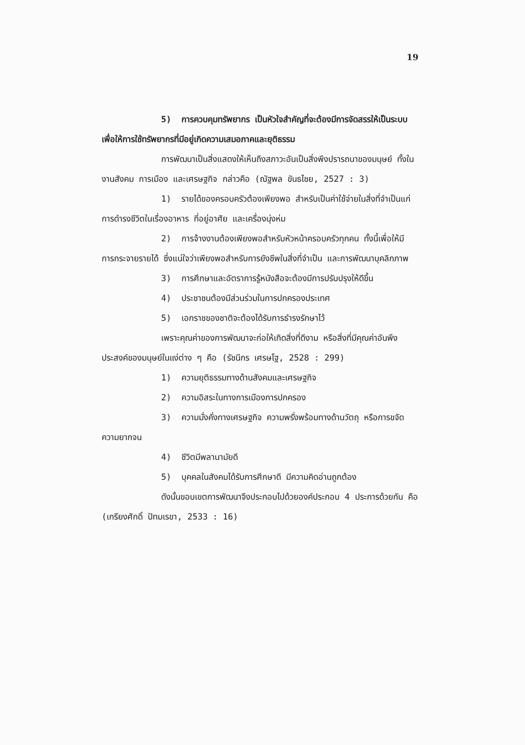19
5) การควบคุมทรัพยากร เป็นหัวใจสำคัญที่จะต้องมีการจัดสรรให้เป็นระบบเพื่อให้การใช้ทรัพยากรที่มีอยู่เกิดความเสมอภาคและยุติธรรม
การพัฒนาเป็นสิ่งแสดงให้เห็นถึงสภาวะอันเป็นสิ่งพึงปรารถนาของมนุษย์ ทั้งในงานสังคม การเมือง และเศรษฐกิจ กล่าวคือ (ณัฐพล ขันธไชย, 2527 : 3)
1) รายได้ของครอบครัวต้องเพียงพอ สำหรับเป็นค่าใช้จ่ายในสิ่งที่จำเป็นแก่การดำรงชีวิตในเรื่องอาหาร ที่อยู่อาศัย และเครื่องนุ่งห่ม
2) การจ้างงานต้องเพียงพอสำหรับหัวหน้าครอบครัวทุกคน ทั้งนี้เพื่อให้มีการกระจายรายได้ ซึ่งแน่ใจว่าเพียงพอสำหรับการยังชีพในสิ่งที่จำเป็น และการพัฒนาบุคลิกภาพ
3) การศึกษาและอัตราการรู้หนังสือจะต้องมีการปรับปรุงให้ดีขึ้น
4) ประชาชนต้องมีส่วนร่วมในการปกครองประเทศ
5) เอกราชของชาติจะต้องได้รับการธำรงรักษาไว้
เพราะคุณค่าของการพัฒนาจะก่อให้เกิดสิ่งที่ดีงาม หรือสิ่งที่มีคุณค่าอันพึงประสงค์ของมนุษย์ในแง่ต่าง ๆ คือ (รัชนีกร เศรษโฐ, 2528 : 299)
1) ความยุติธรรมทางด้านสังคมและเศรษฐกิจ
2) ความอิสระในทางการเมืองการปกครอง
3) ความมั่งคั่งทางเศรษฐกิจ ความพรั่งพร้อมทางด้านวัตถุ หรือการขจัดความยากจน
4) ชีวิตมีพลานามัยดี
5) บุคคลในสังคมได้รับการศึกษาดี มีความคิดอ่านถูกต้อง
ดังนั้นขอบเขตการพัฒนาจึงประกอบไปด้วยองค์ประกอบ 4 ประการด้วยกัน คือ (เกรียงศักดิ์ ปัทมเรขา, 2533 : 16)